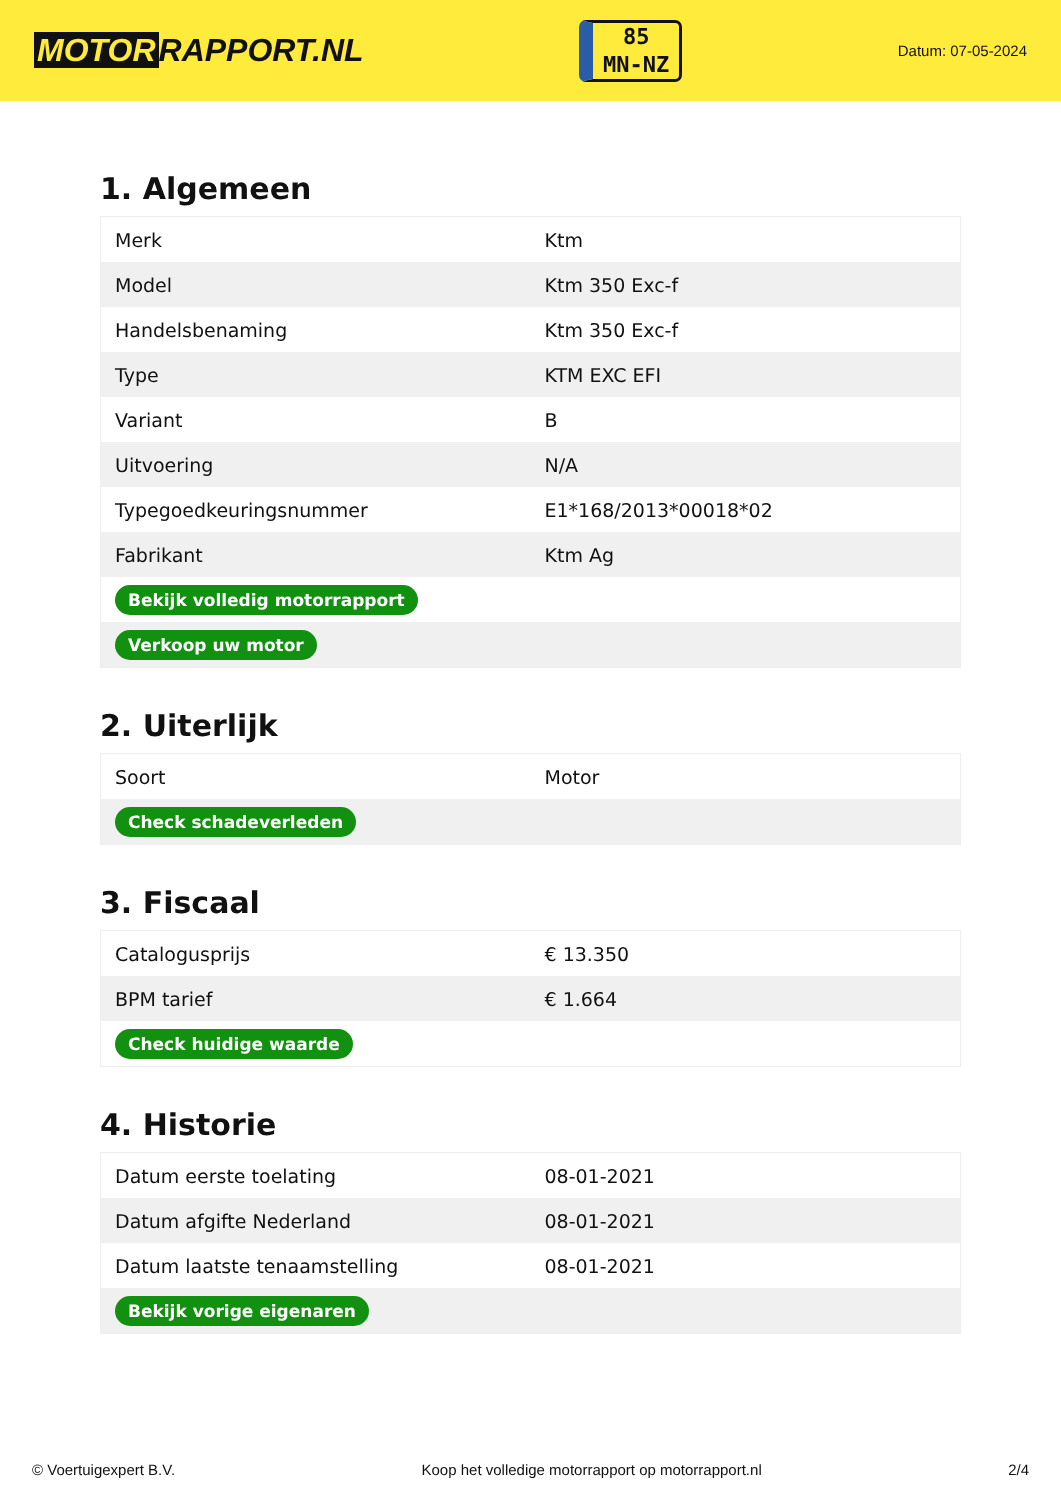MOTOR RAPPORT.NL
85
MN-NZ
Datum: 07-05-2024
1. Algemeen
| Merk | Ktm |
| Model | Ktm 350 Exc-f |
| Handelsbenaming | Ktm 350 Exc-f |
| Type | KTM EXC EFI |
| Variant | B |
| Uitvoering | N/A |
| Typegoedkeuringsnummer | E1*168/2013*00018*02 |
| Fabrikant | Ktm Ag |
| Bekijk volledig motorrapport | |
| Verkoop uw motor | |
2. Uiterlijk
| Soort | Motor |
| Check schadeverleden | |
3. Fiscaal
| Catalogusprijs | € 13.350 |
| BPM tarief | € 1.664 |
| Check huidige waarde | |
4. Historie
| Datum eerste toelating | 08-01-2021 |
| Datum afgifte Nederland | 08-01-2021 |
| Datum laatste tenaamstelling | 08-01-2021 |
| Bekijk vorige eigenaren | |
© Voertuigexpert B.V. Koop het volledige motorrapport op motorrapport.nl 2/4